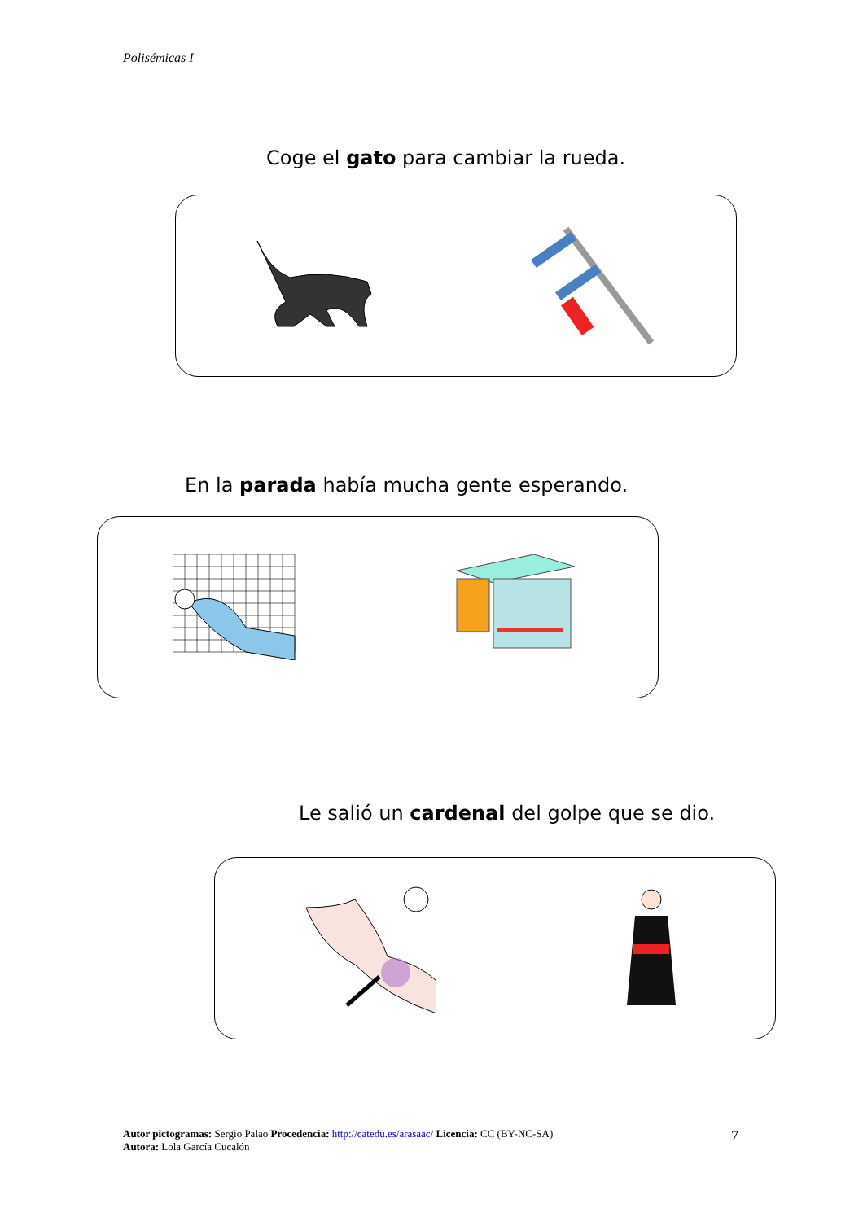Polisémicas I
Coge el gato para cambiar la rueda.
En la parada había mucha gente esperando.
Le salió un cardenal del golpe que se dio.
Autor pictogramas: Sergio Palao Procedencia: http://catedu.es/arasaac/ Licencia: CC (BY-NC-SA)
Autora: Lola García Cucalón
7